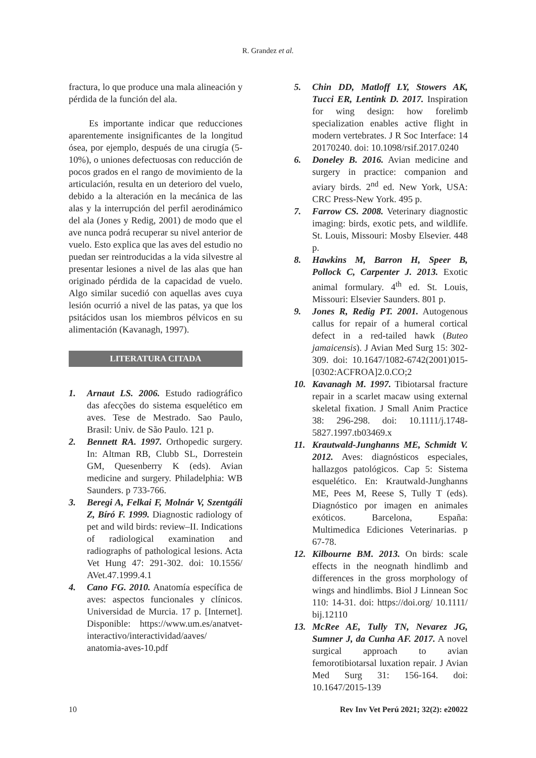R. Grandez et al.
fractura, lo que produce una mala alineación y pérdida de la función del ala.
Es importante indicar que reducciones aparentemente insignificantes de la longitud ósea, por ejemplo, después de una cirugía (5-10%), o uniones defectuosas con reducción de pocos grados en el rango de movimiento de la articulación, resulta en un deterioro del vuelo, debido a la alteración en la mecánica de las alas y la interrupción del perfil aerodinámico del ala (Jones y Redig, 2001) de modo que el ave nunca podrá recuperar su nivel anterior de vuelo. Esto explica que las aves del estudio no puedan ser reintroducidas a la vida silvestre al presentar lesiones a nivel de las alas que han originado pérdida de la capacidad de vuelo. Algo similar sucedió con aquellas aves cuya lesión ocurrió a nivel de las patas, ya que los psitácidos usan los miembros pélvicos en su alimentación (Kavanagh, 1997).
LITERATURA CITADA
1. Arnaut LS. 2006. Estudo radiográfico das afecções do sistema esquelético em aves. Tese de Mestrado. Sao Paulo, Brasil: Univ. de São Paulo. 121 p.
2. Bennett RA. 1997. Orthopedic surgery. In: Altman RB, Clubb SL, Dorrestein GM, Quesenberry K (eds). Avian medicine and surgery. Philadelphia: WB Saunders. p 733-766.
3. Beregi A, Felkai F, Molnár V, Szentgáli Z, Bíró F. 1999. Diagnostic radiology of pet and wild birds: review–II. Indications of radiological examination and radiographs of pathological lesions. Acta Vet Hung 47: 291-302. doi: 10.1556/ AVet.47.1999.4.1
4. Cano FG. 2010. Anatomía específica de aves: aspectos funcionales y clínicos. Universidad de Murcia. 17 p. [Internet]. Disponible: https://www.um.es/anatvet-interactivo/interactividad/aaves/ anatomia-aves-10.pdf
5. Chin DD, Matloff LY, Stowers AK, Tucci ER, Lentink D. 2017. Inspiration for wing design: how forelimb specialization enables active flight in modern vertebrates. J R Soc Interface: 14 20170240. doi: 10.1098/rsif.2017.0240
6. Doneley B. 2016. Avian medicine and surgery in practice: companion and aviary birds. 2<sup>nd</sup> ed. New York, USA: CRC Press-New York. 495 p.
7. Farrow CS. 2008. Veterinary diagnostic imaging: birds, exotic pets, and wildlife. St. Louis, Missouri: Mosby Elsevier. 448 p.
8. Hawkins M, Barron H, Speer B, Pollock C, Carpenter J. 2013. Exotic animal formulary. 4<sup>th</sup> ed. St. Louis, Missouri: Elsevier Saunders. 801 p.
9. Jones R, Redig PT. 2001. Autogenous callus for repair of a humeral cortical defect in a red-tailed hawk (Buteo jamaicensis). J Avian Med Surg 15: 302-309. doi: 10.1647/1082-6742(2001)015-[0302:ACFROA]2.0.CO;2
10. Kavanagh M. 1997. Tibiotarsal fracture repair in a scarlet macaw using external skeletal fixation. J Small Anim Practice 38: 296-298. doi: 10.1111/j.1748-5827.1997.tb03469.x
11. Krautwald-Junghanns ME, Schmidt V. 2012. Aves: diagnósticos especiales, hallazgos patológicos. Cap 5: Sistema esquelético. En: Krautwald-Junghanns ME, Pees M, Reese S, Tully T (eds). Diagnóstico por imagen en animales exóticos. Barcelona, España: Multimedica Ediciones Veterinarias. p 67-78.
12. Kilbourne BM. 2013. On birds: scale effects in the neognath hindlimb and differences in the gross morphology of wings and hindlimbs. Biol J Linnean Soc 110: 14-31. doi: https://doi.org/ 10.1111/ bij.12110
13. McRee AE, Tully TN, Nevarez JG, Sumner J, da Cunha AF. 2017. A novel surgical approach to avian femorotibiotarsal luxation repair. J Avian Med Surg 31: 156-164. doi: 10.1647/2015-139
10 Rev Inv Vet Perú 2021; 32(2): e20022